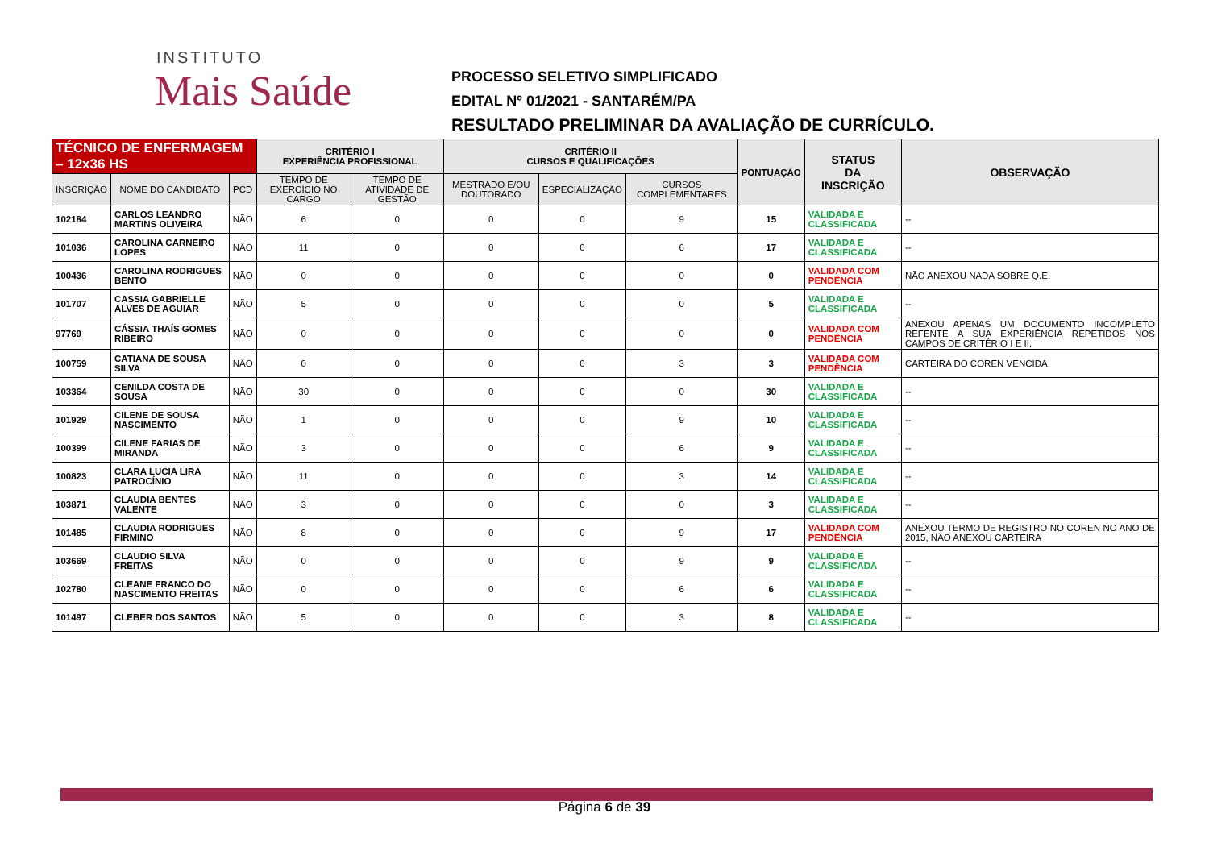INSTITUTO
Mais Saúde
PROCESSO SELETIVO SIMPLIFICADO
EDITAL Nº 01/2021 - SANTARÉM/PA
RESULTADO PRELIMINAR DA AVALIAÇÃO DE CURRÍCULO.
| TÉCNICO DE ENFERMAGEM – 12x36 HS | | | CRITÉRIO I EXPERIÊNCIA PROFISSIONAL | | CRITÉRIO II CURSOS E QUALIFICAÇÕES | | | PONTUAÇÃO | STATUS DA INSCRIÇÃO | OBSERVAÇÃO |
| --- | --- | --- | --- | --- | --- | --- | --- | --- | --- | --- |
| INSCRIÇÃO | NOME DO CANDIDATO | PCD | TEMPO DE EXERCÍCIO NO CARGO | TEMPO DE ATIVIDADE DE GESTÃO | MESTRADO E/OU DOUTORADO | ESPECIALIZAÇÃO | CURSOS COMPLEMENTARES | | | |
| 102184 | CARLOS LEANDRO MARTINS OLIVEIRA | NÃO | 6 | 0 | 0 | 0 | 9 | 15 | VALIDADA E CLASSIFICADA | -- |
| 101036 | CAROLINA CARNEIRO LOPES | NÃO | 11 | 0 | 0 | 0 | 6 | 17 | VALIDADA E CLASSIFICADA | -- |
| 100436 | CAROLINA RODRIGUES BENTO | NÃO | 0 | 0 | 0 | 0 | 0 | 0 | VALIDADA COM PENDÊNCIA | NÃO ANEXOU NADA SOBRE Q.E. |
| 101707 | CASSIA GABRIELLE ALVES DE AGUIAR | NÃO | 5 | 0 | 0 | 0 | 0 | 5 | VALIDADA E CLASSIFICADA | -- |
| 97769 | CÁSSIA THAÍS GOMES RIBEIRO | NÃO | 0 | 0 | 0 | 0 | 0 | 0 | VALIDADA COM PENDÊNCIA | ANEXOU APENAS UM DOCUMENTO INCOMPLETO REFENTE A SUA EXPERIÊNCIA REPETIDOS NOS CAMPOS DE CRITÉRIO I E II. |
| 100759 | CATIANA DE SOUSA SILVA | NÃO | 0 | 0 | 0 | 0 | 3 | 3 | VALIDADA COM PENDÊNCIA | CARTEIRA DO COREN VENCIDA |
| 103364 | CENILDA COSTA DE SOUSA | NÃO | 30 | 0 | 0 | 0 | 0 | 30 | VALIDADA E CLASSIFICADA | -- |
| 101929 | CILENE DE SOUSA NASCIMENTO | NÃO | 1 | 0 | 0 | 0 | 9 | 10 | VALIDADA E CLASSIFICADA | -- |
| 100399 | CILENE FARIAS DE MIRANDA | NÃO | 3 | 0 | 0 | 0 | 6 | 9 | VALIDADA E CLASSIFICADA | -- |
| 100823 | CLARA LUCIA LIRA PATROCÍNIO | NÃO | 11 | 0 | 0 | 0 | 3 | 14 | VALIDADA E CLASSIFICADA | -- |
| 103871 | CLAUDIA BENTES VALENTE | NÃO | 3 | 0 | 0 | 0 | 0 | 3 | VALIDADA E CLASSIFICADA | -- |
| 101485 | CLAUDIA RODRIGUES FIRMINO | NÃO | 8 | 0 | 0 | 0 | 9 | 17 | VALIDADA COM PENDÊNCIA | ANEXOU TERMO DE REGISTRO NO COREN NO ANO DE 2015, NÃO ANEXOU CARTEIRA |
| 103669 | CLAUDIO SILVA FREITAS | NÃO | 0 | 0 | 0 | 0 | 9 | 9 | VALIDADA E CLASSIFICADA | -- |
| 102780 | CLEANE FRANCO DO NASCIMENTO FREITAS | NÃO | 0 | 0 | 0 | 0 | 6 | 6 | VALIDADA E CLASSIFICADA | -- |
| 101497 | CLEBER DOS SANTOS | NÃO | 5 | 0 | 0 | 0 | 3 | 8 | VALIDADA E CLASSIFICADA | -- |
Página 6 de 39